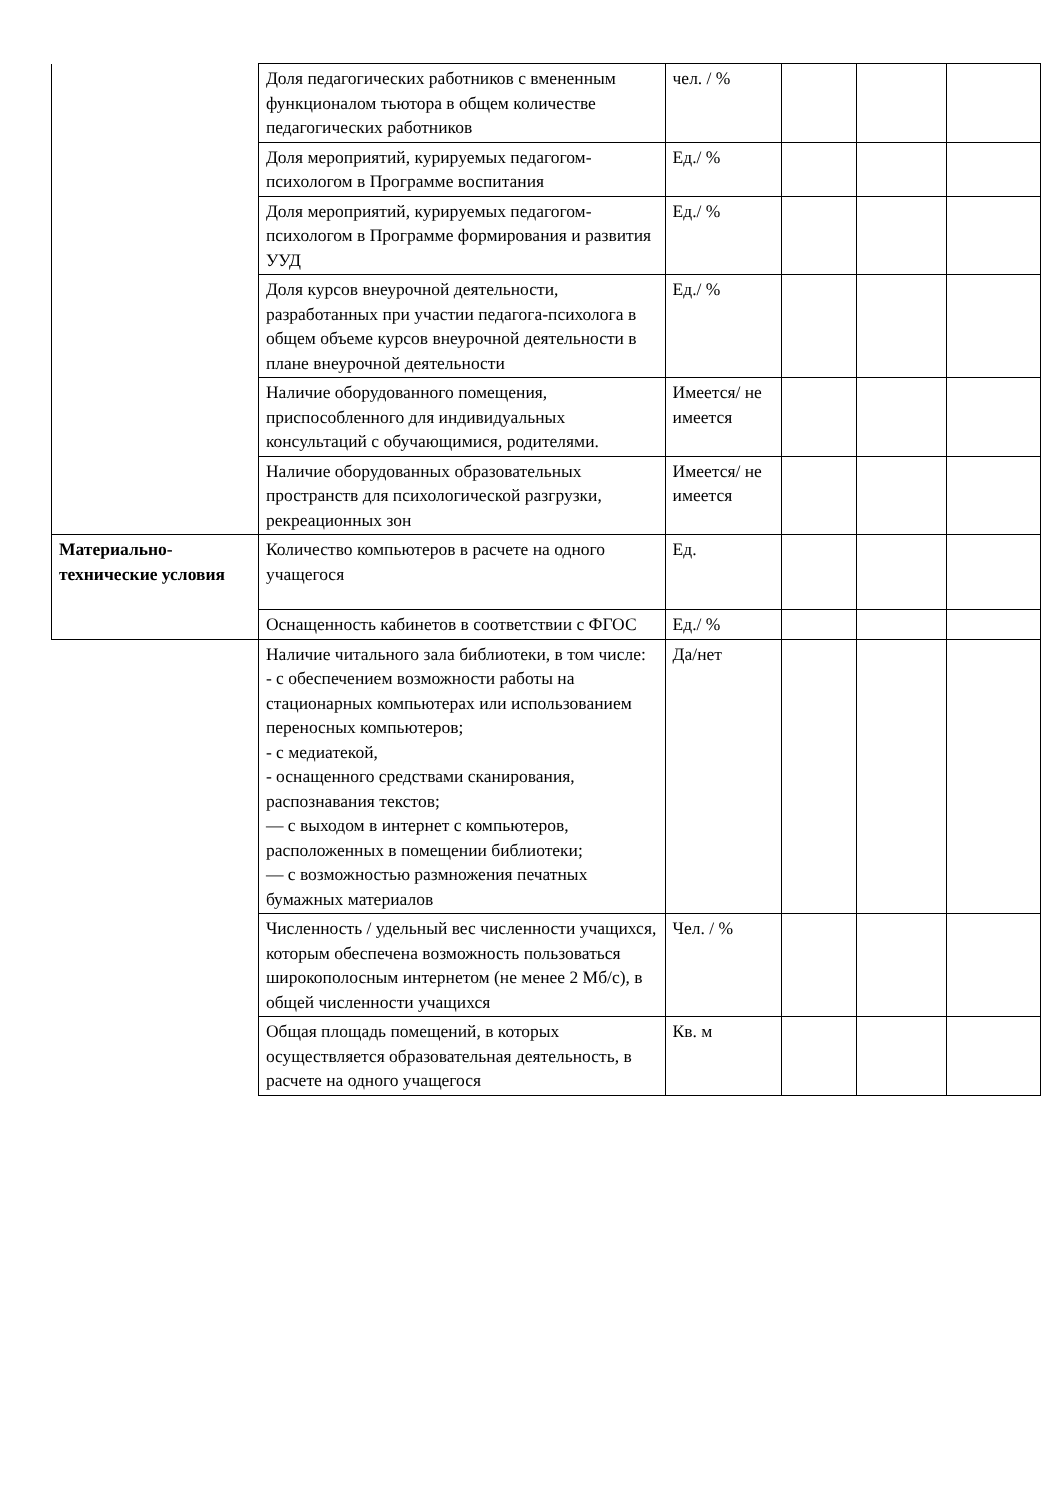| | Доля педагогических работников с вмененным функционалом тьютора в общем количестве педагогических работников | чел. / % | | | |
| | Доля мероприятий, курируемых педагогом-психологом в Программе воспитания | Ед./ % | | | |
| | Доля мероприятий, курируемых педагогом-психологом в Программе формирования и развития УУД | Ед./ % | | | |
| | Доля курсов внеурочной деятельности, разработанных при участии педагога-психолога в общем объеме курсов внеурочной деятельности в плане внеурочной деятельности | Ед./ % | | | |
| | Наличие оборудованного помещения, приспособленного для индивидуальных консультаций с обучающимися, родителями. | Имеется/ не имеется | | | |
| | Наличие оборудованных образовательных пространств для психологической разгрузки, рекреационных зон | Имеется/ не имеется | | | |
| Материально-технические условия | Количество компьютеров в расчете на одного учащегося | Ед. | | | |
| | Оснащенность кабинетов в соответствии с ФГОС | Ед./ % | | | |
| | Наличие читального зала библиотеки, в том числе: - с обеспечением возможности работы на стационарных компьютерах или использованием переносных компьютеров; - с медиатекой, - оснащенного средствами сканирования, распознавания текстов; — с выходом в интернет с компьютеров, расположенных в помещении библиотеки; — с возможностью размножения печатных бумажных материалов | Да/нет | | | |
| | Численность / удельный вес численности учащихся, которым обеспечена возможность пользоваться широкополосным интернетом (не менее 2 Мб/с), в общей численности учащихся | Чел. / % | | | |
| | Общая площадь помещений, в которых осуществляется образовательная деятельность, в расчете на одного учащегося | Кв. м | | | |